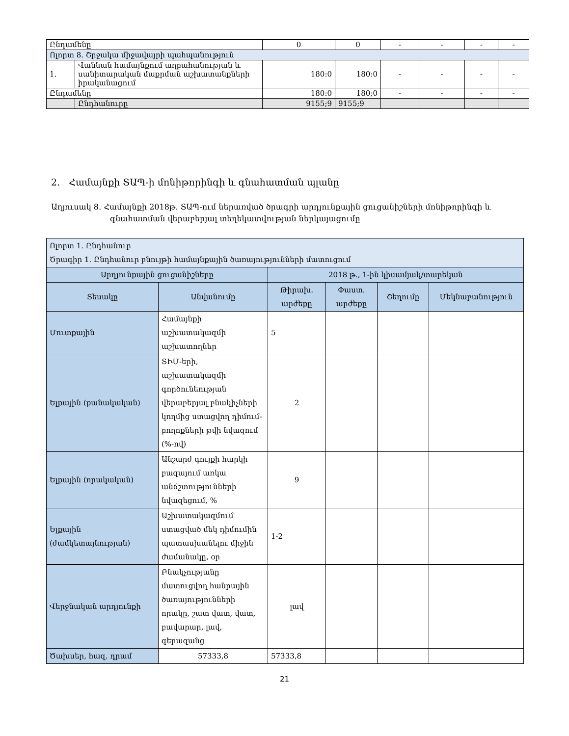| Ընդամենը | | 0 | 0 | - | - | - | - |
| Ոլորտ 8. Շրջակա միջավայրի պահպանություն | | | | | | | |
| 1. | Վաննան համայնքում աղբահանության և սանիտարական մաքրման աշխատանքների իրականացում | 180:0 | 180:0 | - | - | - | - |
| Ընդամենը | | 180:0 | 180;0 | - | - | - | - |
| | Ընդհանուրը | 9155;9 | 9155;9 | | | | |
2. Համայնքի ՏԱՊ-ի մոնիթորինգի և գնահատման պլանը
Աղյուսակ 8․ Համայնքի 2018թ. ՏԱՊ-ում ներառված ծրագրի արդյունքային ցուցանիշների մոնիթորինգի և
գնահատման վերաբերյալ տեղեկատվության ներկայացումը
| Ոլորտ 1. Ընդհանուր Ծրագիր 1. Ընդհանուր բնույթի համայնքային ծառայությունների մատուցում | | | | | |
| Արդյունքային ցուցանիշները | | 2018 թ., 1-ին կիսամյակ/տարեկան | | | |
| Տեսակը | Անվանումը | Թիրախ․ արժեքը | Փաստ. արժեքը | Շեղումը | Մեկնաբանություն |
| Մուտքային | Համայնքի աշխատակազմի աշխատողներ | 5 | | | |
| Ելքային (քանակական) | ՏԻՄ-երի, աշխատակազմի գործունեության վերաբերյալ բնակիչների կողմից ստացվող դիմում-բողոքների թվի նվազում (%-ով) | 2 | | | |
| Ելքային (որակական) | Անշարժ գույքի հարկի բազայում առկա անճշտությունների նվազեցում, % | 9 | | | |
| Ելքային (ժամկետայնության) | Աշխատակազմում ստացված մեկ դիմումին պատասխանելու միջին ժամանակը, օր | 1-2 | | | |
| Վերջնական արդյունքի | Բնակչությանը մատուցվող հանրային ծառայությունների որակը, շատ վատ, վատ, բավարար, լավ, գերազանց | լավ | | | |
| Ծախսեր, հազ. դրամ | 57333,8 | 57333,8 | | | |
21